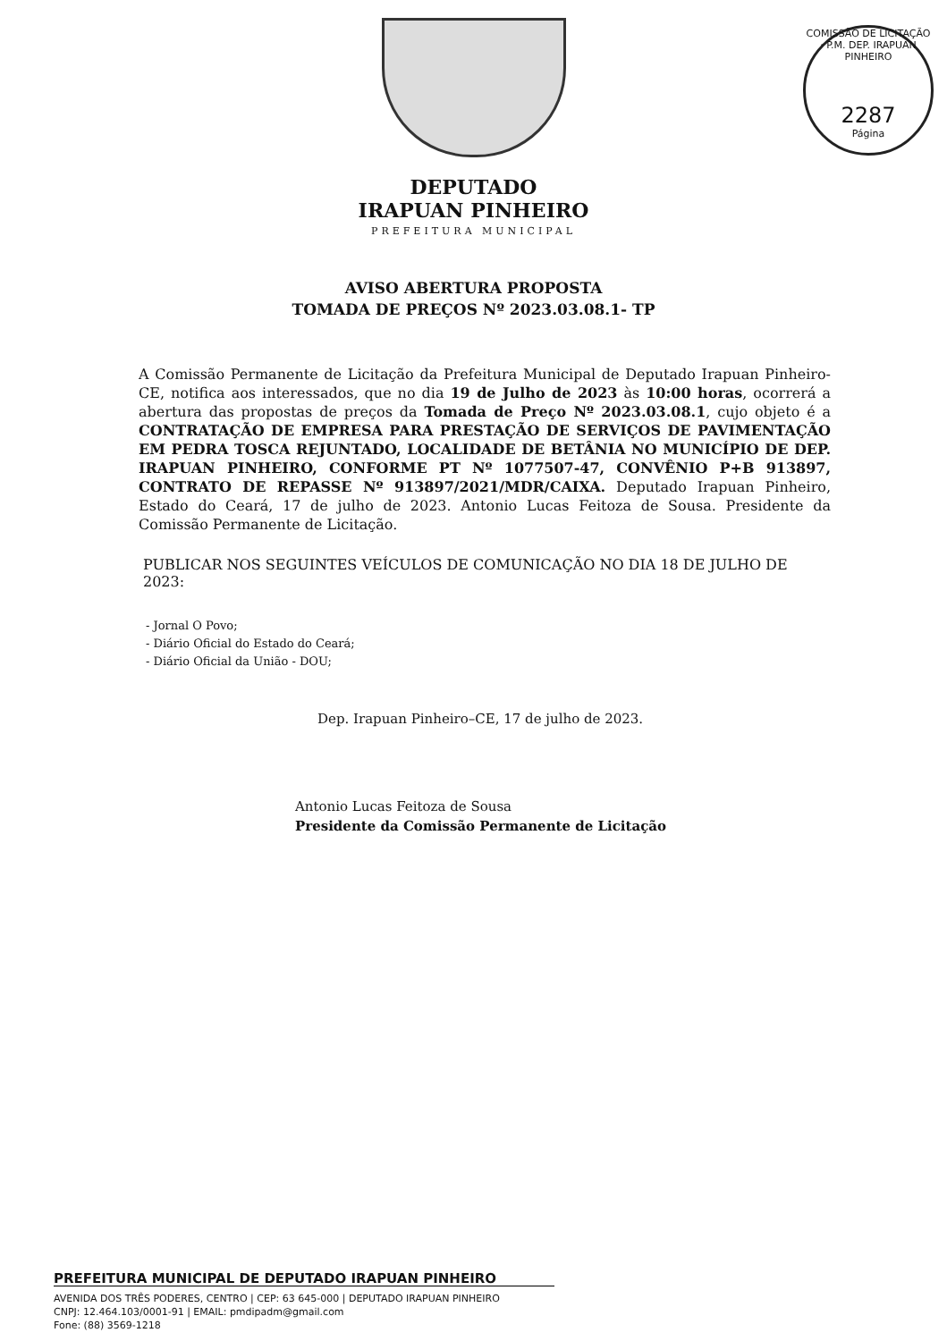COMISSÃO DE LICITAÇÃO · P.M. DEP. IRAPUAN PINHEIRO
2287
Página
DEPUTADO
IRAPUAN PINHEIRO
PREFEITURA MUNICIPAL
AVISO ABERTURA PROPOSTA
TOMADA DE PREÇOS Nº 2023.03.08.1- TP
A Comissão Permanente de Licitação da Prefeitura Municipal de Deputado Irapuan Pinheiro-CE, notifica aos interessados, que no dia 19 de Julho de 2023 às 10:00 horas, ocorrerá a abertura das propostas de preços da Tomada de Preço Nº 2023.03.08.1, cujo objeto é a CONTRATAÇÃO DE EMPRESA PARA PRESTAÇÃO DE SERVIÇOS DE PAVIMENTAÇÃO EM PEDRA TOSCA REJUNTADO, LOCALIDADE DE BETÂNIA NO MUNICÍPIO DE DEP. IRAPUAN PINHEIRO, CONFORME PT Nº 1077507-47, CONVÊNIO P+B 913897, CONTRATO DE REPASSE Nº 913897/2021/MDR/CAIXA. Deputado Irapuan Pinheiro, Estado do Ceará, 17 de julho de 2023. Antonio Lucas Feitoza de Sousa. Presidente da Comissão Permanente de Licitação.
PUBLICAR NOS SEGUINTES VEÍCULOS DE COMUNICAÇÃO NO DIA 18 DE JULHO DE 2023:
- Jornal O Povo;
- Diário Oficial do Estado do Ceará;
- Diário Oficial da União - DOU;
Dep. Irapuan Pinheiro–CE, 17 de julho de 2023.
Antonio Lucas Feitoza de Sousa
Presidente da Comissão Permanente de Licitação
PREFEITURA MUNICIPAL DE DEPUTADO IRAPUAN PINHEIRO
AVENIDA DOS TRÊS PODERES, CENTRO | CEP: 63 645-000 | DEPUTADO IRAPUAN PINHEIRO
CNPJ: 12.464.103/0001-91 | EMAIL: pmdipadm@gmail.com
Fone: (88) 3569-1218